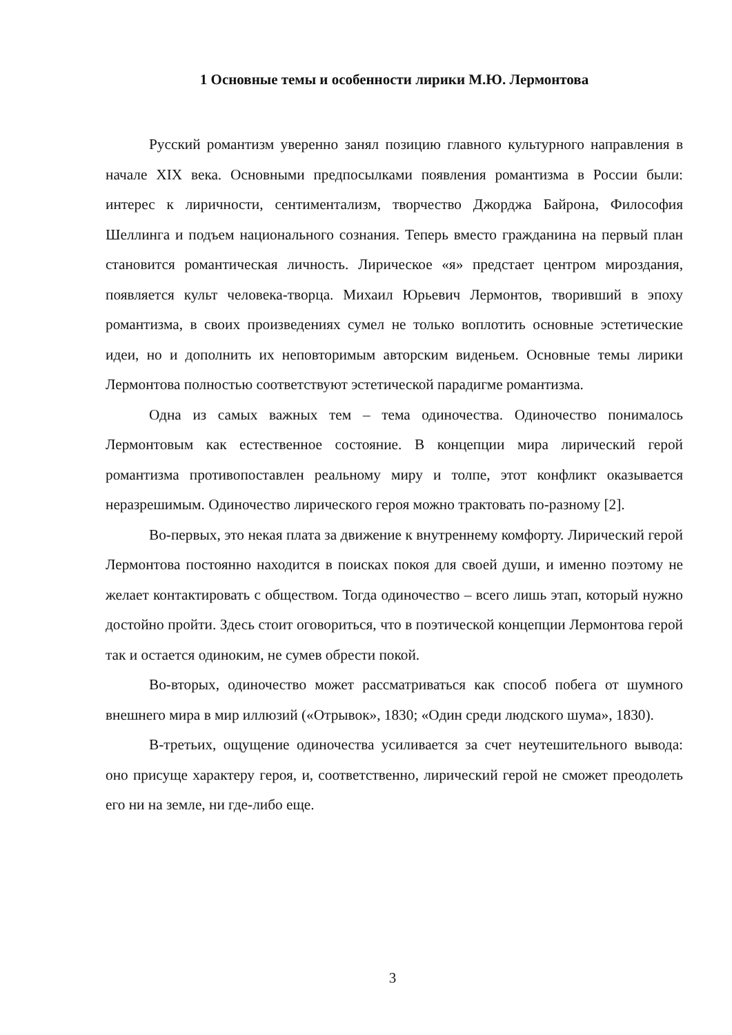1 Основные темы и особенности лирики М.Ю. Лермонтова
Русский романтизм уверенно занял позицию главного культурного направления в начале XIX века. Основными предпосылками появления романтизма в России были: интерес к лиричности, сентиментализм, творчество Джорджа Байрона, Философия Шеллинга и подъем национального сознания. Теперь вместо гражданина на первый план становится романтическая личность. Лирическое «я» предстает центром мироздания, появляется культ человека-творца. Михаил Юрьевич Лермонтов, творивший в эпоху романтизма, в своих произведениях сумел не только воплотить основные эстетические идеи, но и дополнить их неповторимым авторским виденьем. Основные темы лирики Лермонтова полностью соответствуют эстетической парадигме романтизма.
Одна из самых важных тем – тема одиночества. Одиночество понималось Лермонтовым как естественное состояние. В концепции мира лирический герой романтизма противопоставлен реальному миру и толпе, этот конфликт оказывается неразрешимым. Одиночество лирического героя можно трактовать по-разному [2].
Во-первых, это некая плата за движение к внутреннему комфорту. Лирический герой Лермонтова постоянно находится в поисках покоя для своей души, и именно поэтому не желает контактировать с обществом. Тогда одиночество – всего лишь этап, который нужно достойно пройти. Здесь стоит оговориться, что в поэтической концепции Лермонтова герой так и остается одиноким, не сумев обрести покой.
Во-вторых, одиночество может рассматриваться как способ побега от шумного внешнего мира в мир иллюзий («Отрывок», 1830; «Один среди людского шума», 1830).
В-третьих, ощущение одиночества усиливается за счет неутешительного вывода: оно присуще характеру героя, и, соответственно, лирический герой не сможет преодолеть его ни на земле, ни где-либо еще.
3